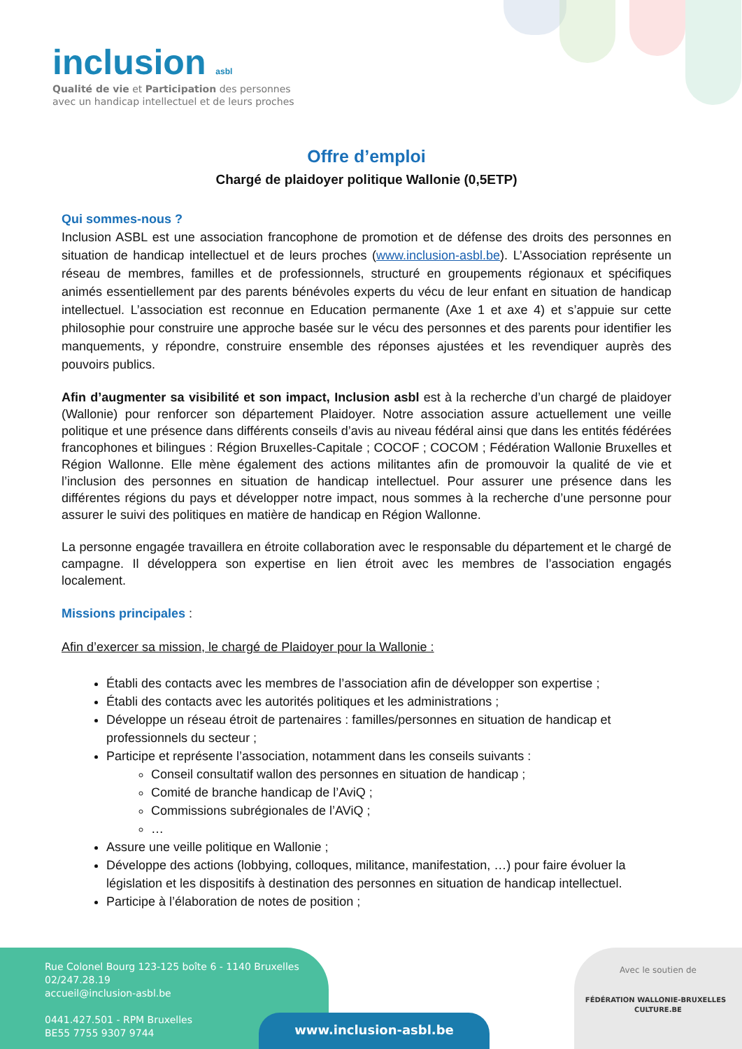inclusion asbl
Qualité de vie et Participation des personnes
avec un handicap intellectuel et de leurs proches
Offre d’emploi
Chargé de plaidoyer politique Wallonie (0,5ETP)
Qui sommes-nous ?
Inclusion ASBL est une association francophone de promotion et de défense des droits des personnes en situation de handicap intellectuel et de leurs proches (www.inclusion-asbl.be). L’Association représente un réseau de membres, familles et de professionnels, structuré en groupements régionaux et spécifiques animés essentiellement par des parents bénévoles experts du vécu de leur enfant en situation de handicap intellectuel. L’association est reconnue en Education permanente (Axe 1 et axe 4) et s’appuie sur cette philosophie pour construire une approche basée sur le vécu des personnes et des parents pour identifier les manquements, y répondre, construire ensemble des réponses ajustées et les revendiquer auprès des pouvoirs publics.
Afin d’augmenter sa visibilité et son impact, Inclusion asbl est à la recherche d’un chargé de plaidoyer (Wallonie) pour renforcer son département Plaidoyer. Notre association assure actuellement une veille politique et une présence dans différents conseils d’avis au niveau fédéral ainsi que dans les entités fédérées francophones et bilingues : Région Bruxelles-Capitale ; COCOF ; COCOM ; Fédération Wallonie Bruxelles et Région Wallonne. Elle mène également des actions militantes afin de promouvoir la qualité de vie et l’inclusion des personnes en situation de handicap intellectuel. Pour assurer une présence dans les différentes régions du pays et développer notre impact, nous sommes à la recherche d’une personne pour assurer le suivi des politiques en matière de handicap en Région Wallonne.
La personne engagée travaillera en étroite collaboration avec le responsable du département et le chargé de campagne. Il développera son expertise en lien étroit avec les membres de l’association engagés localement.
Missions principales :
Afin d’exercer sa mission, le chargé de Plaidoyer pour la Wallonie :
Établi des contacts avec les membres de l’association afin de développer son expertise ;
Établi des contacts avec les autorités politiques et les administrations ;
Développe un réseau étroit de partenaires : familles/personnes en situation de handicap et professionnels du secteur ;
Participe et représente l’association, notamment dans les conseils suivants :
Conseil consultatif wallon des personnes en situation de handicap ;
Comité de branche handicap de l’AviQ ;
Commissions subrégionales de l’AViQ ;
…
Assure une veille politique en Wallonie ;
Développe des actions (lobbying, colloques, militance, manifestation, …) pour faire évoluer la législation et les dispositifs à destination des personnes en situation de handicap intellectuel.
Participe à l’élaboration de notes de position ;
Rue Colonel Bourg 123-125 boîte 6 - 1140 Bruxelles
02/247.28.19
accueil@inclusion-asbl.be
0441.427.501 - RPM Bruxelles
BE55 7755 9307 9744
www.inclusion-asbl.be
Avec le soutien de
FÉDÉRATION WALLONIE-BRUXELLES CULTURE.BE